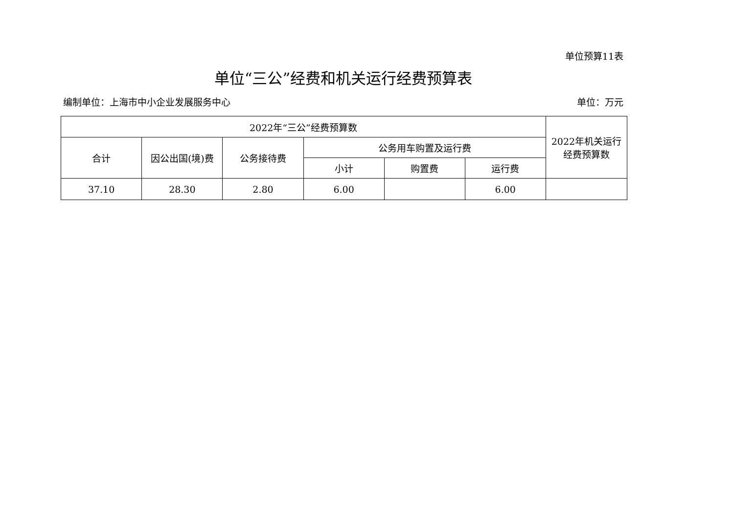单位预算11表
单位“三公”经费和机关运行经费预算表
编制单位：上海市中小企业发展服务中心 单位：万元
| 2022年“三公”经费预算数 | | | | | | 2022年机关运行 经费预算数 |
| --- | --- | --- | --- | --- | --- | --- |
| 合计 | 因公出国(境)费 | 公务接待费 | 公务用车购置及运行费 | | | |
| | | | 小计 | 购置费 | 运行费 | |
| 37.10 | 28.30 | 2.80 | 6.00 | | 6.00 | |